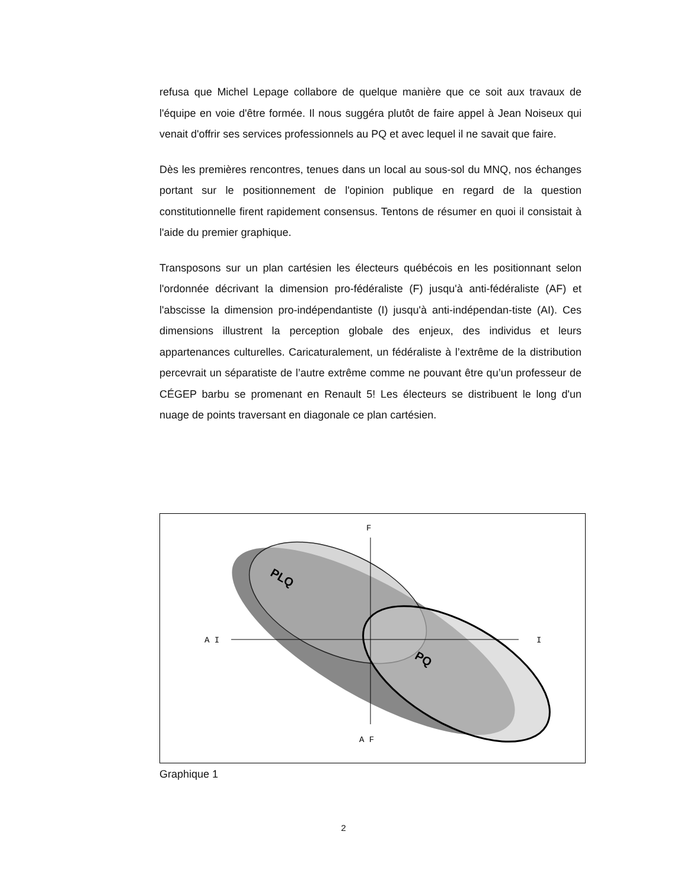refusa que Michel Lepage collabore de quelque manière que ce soit aux travaux de l'équipe en voie d'être formée. Il nous suggéra plutôt de faire appel à Jean Noiseux qui venait d'offrir ses services professionnels au PQ et avec lequel il ne savait que faire.
Dès les premières rencontres, tenues dans un local au sous-sol du MNQ, nos échanges portant sur le positionnement de l'opinion publique en regard de la question constitutionnelle firent rapidement consensus. Tentons de résumer en quoi il consistait à l'aide du premier graphique.
Transposons sur un plan cartésien les électeurs québécois en les positionnant selon l'ordonnée décrivant la dimension pro-fédéraliste (F) jusqu'à anti-fédéraliste (AF) et l'abscisse la dimension pro-indépendantiste (I) jusqu'à anti-indépendan-tiste (AI). Ces dimensions illustrent la perception globale des enjeux, des individus et leurs appartenances culturelles. Caricaturalement, un fédéraliste à l’extrême de la distribution percevrait un séparatiste de l’autre extrême comme ne pouvant être qu’un professeur de CÉGEP barbu se promenant en Renault 5! Les électeurs se distribuent le long d'un nuage de points traversant en diagonale ce plan cartésien.
F
A I
I
A F
PLQ
PQ
Graphique 1
2